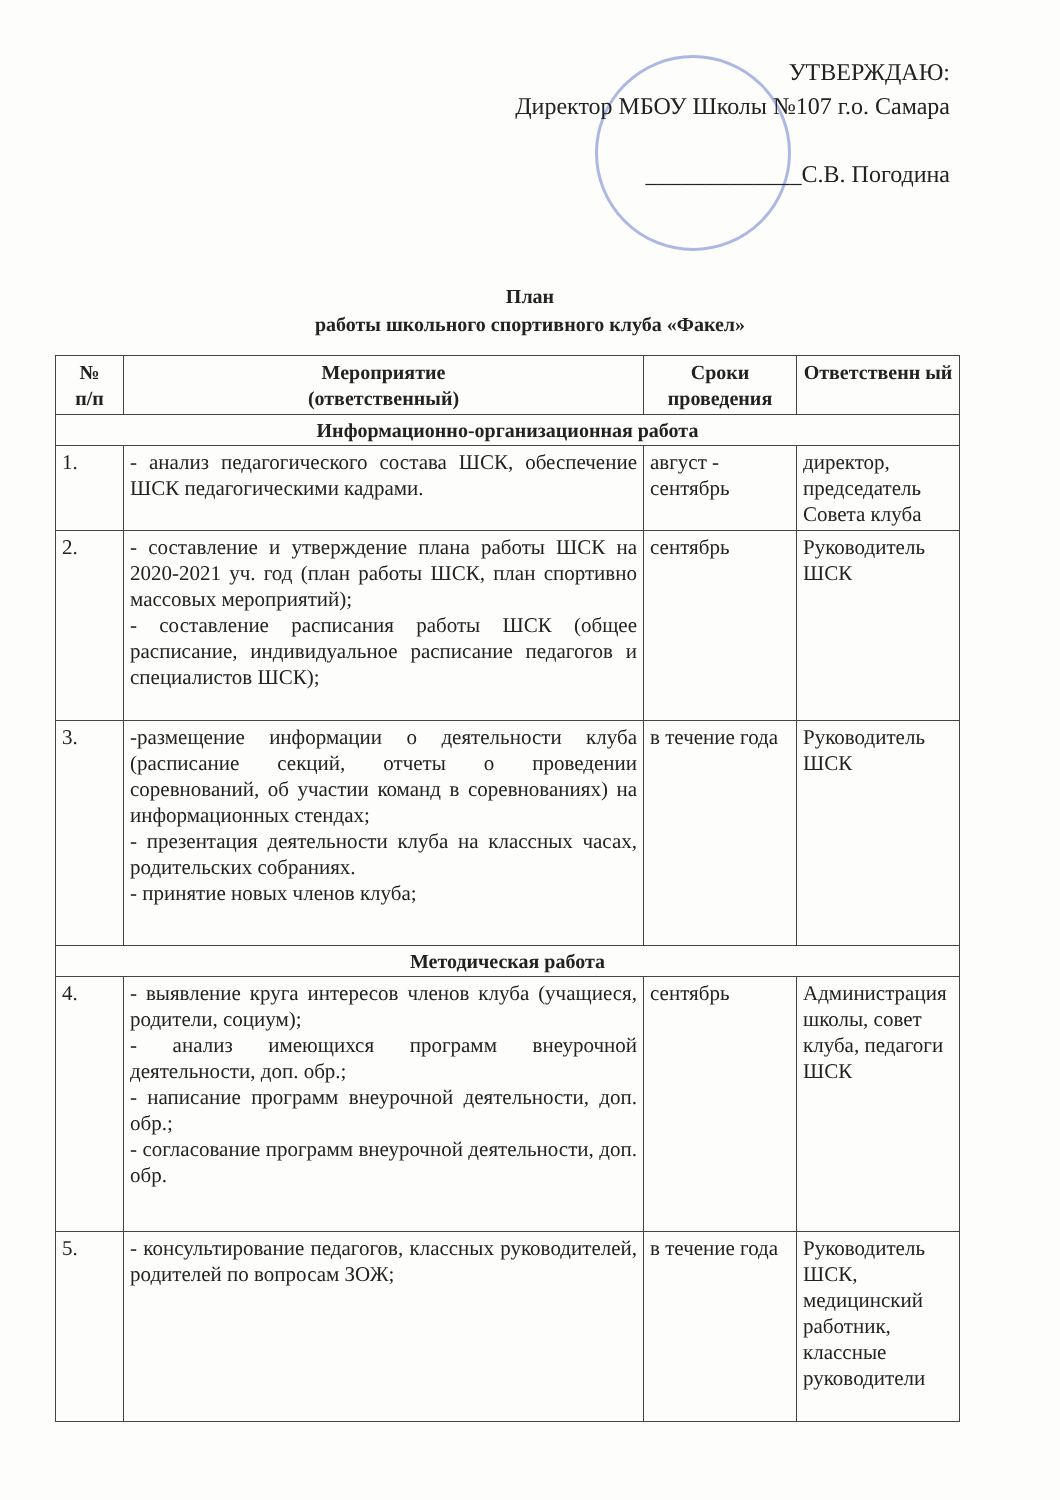УТВЕРЖДАЮ:
Директор МБОУ Школы №107 г.о. Самара
_____________С.В. Погодина
План
работы школьного спортивного клуба «Факел»
| № п/п | Мероприятие (ответственный) | Сроки проведения | Ответственн ый |
| --- | --- | --- | --- |
| Информационно-организационная работа | | | |
| 1. | - анализ педагогического состава ШСК, обеспечение ШСК педагогическими кадрами. | август - сентябрь | директор, председатель Совета клуба |
| 2. | - составление и утверждение плана работы ШСК на 2020-2021 уч. год (план работы ШСК, план спортивно массовых мероприятий); - составление расписания работы ШСК (общее расписание, индивидуальное расписание педагогов и специалистов ШСК); | сентябрь | Руководитель ШСК |
| 3. | -размещение информации о деятельности клуба (расписание секций, отчеты о проведении соревнований, об участии команд в соревнованиях) на информационных стендах; - презентация деятельности клуба на классных часах, родительских собраниях. - принятие новых членов клуба; | в течение года | Руководитель ШСК |
| Методическая работа | | | |
| 4. | - выявление круга интересов членов клуба (учащиеся, родители, социум); - анализ имеющихся программ внеурочной деятельности, доп. обр.; - написание программ внеурочной деятельности, доп. обр.; - согласование программ внеурочной деятельности, доп. обр. | сентябрь | Администрация школы, совет клуба, педагоги ШСК |
| 5. | - консультирование педагогов, классных руководителей, родителей по вопросам ЗОЖ; | в течение года | Руководитель ШСК, медицинский работник, классные руководители |